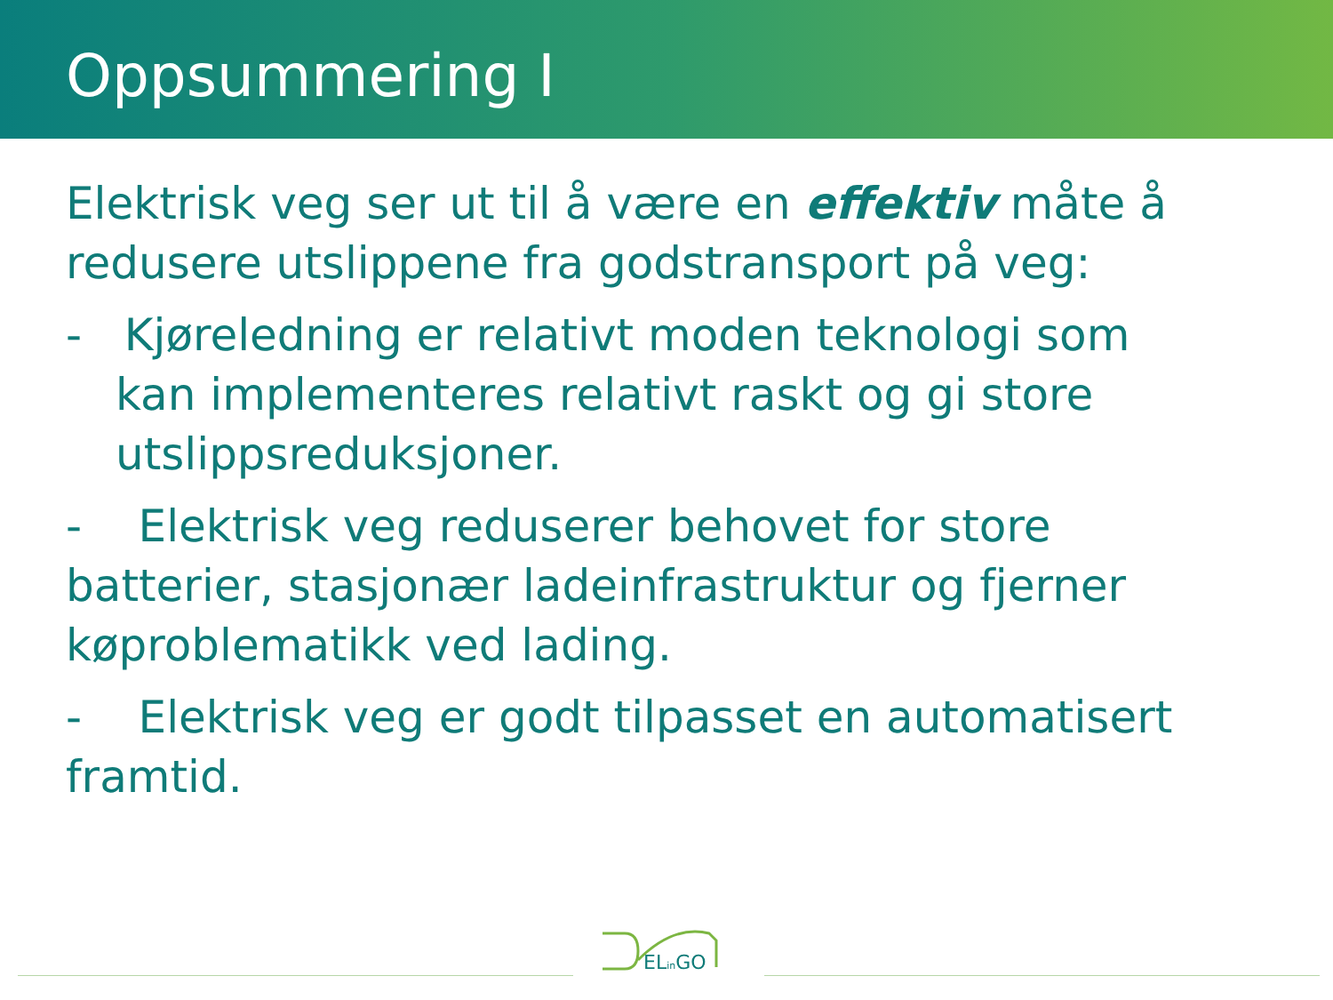Oppsummering I
Elektrisk veg ser ut til å være en effektiv måte å redusere utslippene fra godstransport på veg:
- Kjøreledning er relativt moden teknologi som kan implementeres relativt raskt og gi store utslippsreduksjoner.
- Elektrisk veg reduserer behovet for store batterier, stasjonær ladeinfrastruktur og fjerner køproblematikk ved lading.
- Elektrisk veg er godt tilpasset en automatisert framtid.
ELin GO